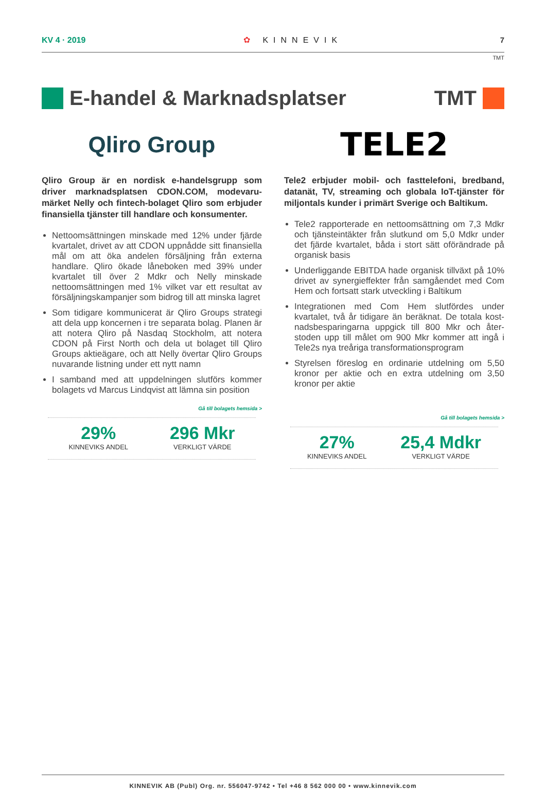KV 4 · 2019 ✿ KINNEVIK 7
TMT
E-handel & Marknadsplatser TMT
Qliro Group
Qliro Group är en nordisk e-handelsgrupp som driver marknadsplatsen CDON.COM, modevaru­märket Nelly och fintech-bolaget Qliro som erbjuder finansiella tjänster till handlare och konsumenter.
Nettoomsättningen minskade med 12% under fjärde kvartalet, drivet av att CDON uppnådde sitt finansiella mål om att öka andelen försäljning från externa handlare. Qliro ökade låneboken med 39% under kvartalet till över 2 Mdkr och Nelly minskade nettoomsättningen med 1% vilket var ett resultat av försäljningskampanjer som bidrog till att minska lagret
Som tidigare kommunicerat är Qliro Groups strategi att dela upp koncernen i tre separata bolag. Planen är att notera Qliro på Nasdaq Stock­holm, att notera CDON på First North och dela ut bolaget till Qliro Groups aktieägare, och att Nelly övertar Qliro Groups nuvarande listning under ett nytt namn
I samband med att uppdelningen slutförs kommer bolagets vd Marcus Lindqvist att lämna sin position
Gå till bolagets hemsida >
29%
KINNEVIKS ANDEL
296 Mkr
VERKLIGT VÄRDE
TELE2
Tele2 erbjuder mobil- och fasttelefoni, bredband, datanät, TV, streaming och globala IoT-tjänster för miljontals kunder i primärt Sverige och Baltikum.
Tele2 rapporterade en nettoomsättning om 7,3 Mdkr och tjänsteintäkter från slutkund om 5,0 Mdkr under det fjärde kvartalet, båda i stort sätt oförän­drade på organisk basis
Underliggande EBITDA hade organisk tillväxt på 10% drivet av synergieffekter från samgåendet med Com Hem och fortsatt stark utveckling i Baltikum
Integrationen med Com Hem slutfördes under kvartalet, två år tidigare än beräknat. De totala kost­nadsbesparingarna uppgick till 800 Mkr och åter­stoden upp till målet om 900 Mkr kommer att ingå i Tele2s nya treåriga transformationsprogram
Styrelsen föreslog en ordinarie utdelning om 5,50 kronor per aktie och en extra utdelning om 3,50 kronor per aktie
Gå till bolagets hemsida >
27%
KINNEVIKS ANDEL
25,4 Mdkr
VERKLIGT VÄRDE
KINNEVIK AB (Publ) Org. nr. 556047-9742 • Tel +46 8 562 000 00 • www.kinnevik.com